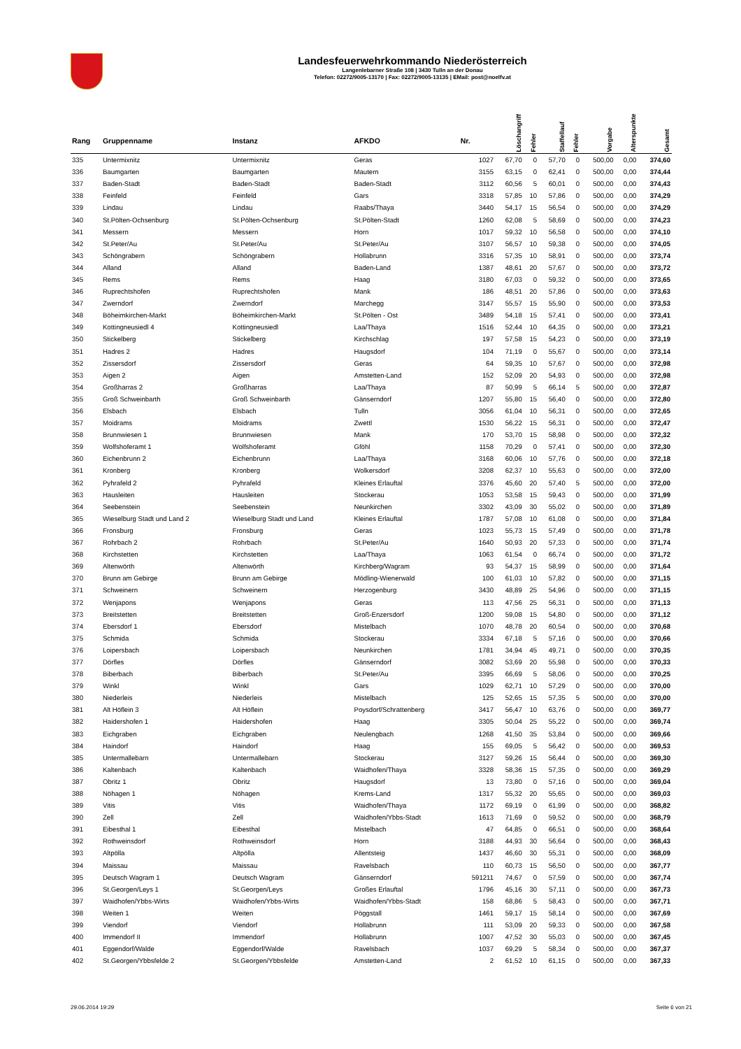Landesfeuerwehrkommando Niederösterreich
Langenlebarner Straße 108 | 3430 Tulln an der Donau
Telefon: 02272/9005-13170 | Fax: 02272/9005-13135 | EMail: post@noelfv.at
| Rang | Gruppenname | Instanz | AFKDO | Nr. | Löschangriff | Fehler | Staffellauf | Fehler | Vorgabe | Alterspunkte | Gesamt |
| --- | --- | --- | --- | --- | --- | --- | --- | --- | --- | --- | --- |
| 335 | Untermixnitz | Untermixnitz | Geras | 1027 | 67,70 | 0 | 57,70 | 0 | 500,00 | 0,00 | 374,60 |
| 336 | Baumgarten | Baumgarten | Mautern | 3155 | 63,15 | 0 | 62,41 | 0 | 500,00 | 0,00 | 374,44 |
| 337 | Baden-Stadt | Baden-Stadt | Baden-Stadt | 3112 | 60,56 | 5 | 60,01 | 0 | 500,00 | 0,00 | 374,43 |
| 338 | Feinfeld | Feinfeld | Gars | 3318 | 57,85 | 10 | 57,86 | 0 | 500,00 | 0,00 | 374,29 |
| 339 | Lindau | Lindau | Raabs/Thaya | 3440 | 54,17 | 15 | 56,54 | 0 | 500,00 | 0,00 | 374,29 |
| 340 | St.Pölten-Ochsenburg | St.Pölten-Ochsenburg | St.Pölten-Stadt | 1260 | 62,08 | 5 | 58,69 | 0 | 500,00 | 0,00 | 374,23 |
| 341 | Messern | Messern | Horn | 1017 | 59,32 | 10 | 56,58 | 0 | 500,00 | 0,00 | 374,10 |
| 342 | St.Peter/Au | St.Peter/Au | St.Peter/Au | 3107 | 56,57 | 10 | 59,38 | 0 | 500,00 | 0,00 | 374,05 |
| 343 | Schöngrabern | Schöngrabern | Hollabrunn | 3316 | 57,35 | 10 | 58,91 | 0 | 500,00 | 0,00 | 373,74 |
| 344 | Alland | Alland | Baden-Land | 1387 | 48,61 | 20 | 57,67 | 0 | 500,00 | 0,00 | 373,72 |
| 345 | Rems | Rems | Haag | 3180 | 67,03 | 0 | 59,32 | 0 | 500,00 | 0,00 | 373,65 |
| 346 | Ruprechtshofen | Ruprechtshofen | Mank | 186 | 48,51 | 20 | 57,86 | 0 | 500,00 | 0,00 | 373,63 |
| 347 | Zwerndorf | Zwerndorf | Marchegg | 3147 | 55,57 | 15 | 55,90 | 0 | 500,00 | 0,00 | 373,53 |
| 348 | Böheimkirchen-Markt | Böheimkirchen-Markt | St.Pölten - Ost | 3489 | 54,18 | 15 | 57,41 | 0 | 500,00 | 0,00 | 373,41 |
| 349 | Kottingneusiedl 4 | Kottingneusiedl | Laa/Thaya | 1516 | 52,44 | 10 | 64,35 | 0 | 500,00 | 0,00 | 373,21 |
| 350 | Stickelberg | Stickelberg | Kirchschlag | 197 | 57,58 | 15 | 54,23 | 0 | 500,00 | 0,00 | 373,19 |
| 351 | Hadres 2 | Hadres | Haugsdorf | 104 | 71,19 | 0 | 55,67 | 0 | 500,00 | 0,00 | 373,14 |
| 352 | Zissersdorf | Zissersdorf | Geras | 64 | 59,35 | 10 | 57,67 | 0 | 500,00 | 0,00 | 372,98 |
| 353 | Aigen 2 | Aigen | Amstetten-Land | 152 | 52,09 | 20 | 54,93 | 0 | 500,00 | 0,00 | 372,98 |
| 354 | Großharras 2 | Großharras | Laa/Thaya | 87 | 50,99 | 5 | 66,14 | 5 | 500,00 | 0,00 | 372,87 |
| 355 | Groß Schweinbarth | Groß Schweinbarth | Gänserndorf | 1207 | 55,80 | 15 | 56,40 | 0 | 500,00 | 0,00 | 372,80 |
| 356 | Elsbach | Elsbach | Tulln | 3056 | 61,04 | 10 | 56,31 | 0 | 500,00 | 0,00 | 372,65 |
| 357 | Moidrams | Moidrams | Zwettl | 1530 | 56,22 | 15 | 56,31 | 0 | 500,00 | 0,00 | 372,47 |
| 358 | Brunnwiesen 1 | Brunnwiesen | Mank | 170 | 53,70 | 15 | 58,98 | 0 | 500,00 | 0,00 | 372,32 |
| 359 | Wolfshoferamt 1 | Wolfshoferamt | Gföhl | 1158 | 70,29 | 0 | 57,41 | 0 | 500,00 | 0,00 | 372,30 |
| 360 | Eichenbrunn 2 | Eichenbrunn | Laa/Thaya | 3168 | 60,06 | 10 | 57,76 | 0 | 500,00 | 0,00 | 372,18 |
| 361 | Kronberg | Kronberg | Wolkersdorf | 3208 | 62,37 | 10 | 55,63 | 0 | 500,00 | 0,00 | 372,00 |
| 362 | Pyhrafeld 2 | Pyhrafeld | Kleines Erlauftal | 3376 | 45,60 | 20 | 57,40 | 5 | 500,00 | 0,00 | 372,00 |
| 363 | Hausleiten | Hausleiten | Stockerau | 1053 | 53,58 | 15 | 59,43 | 0 | 500,00 | 0,00 | 371,99 |
| 364 | Seebenstein | Seebenstein | Neunkirchen | 3302 | 43,09 | 30 | 55,02 | 0 | 500,00 | 0,00 | 371,89 |
| 365 | Wieselburg Stadt und Land 2 | Wieselburg Stadt und Land | Kleines Erlauftal | 1787 | 57,08 | 10 | 61,08 | 0 | 500,00 | 0,00 | 371,84 |
| 366 | Fronsburg | Fronsburg | Geras | 1023 | 55,73 | 15 | 57,49 | 0 | 500,00 | 0,00 | 371,78 |
| 367 | Rohrbach 2 | Rohrbach | St.Peter/Au | 1640 | 50,93 | 20 | 57,33 | 0 | 500,00 | 0,00 | 371,74 |
| 368 | Kirchstetten | Kirchstetten | Laa/Thaya | 1063 | 61,54 | 0 | 66,74 | 0 | 500,00 | 0,00 | 371,72 |
| 369 | Altenwörth | Altenwörth | Kirchberg/Wagram | 93 | 54,37 | 15 | 58,99 | 0 | 500,00 | 0,00 | 371,64 |
| 370 | Brunn am Gebirge | Brunn am Gebirge | Mödling-Wienerwald | 100 | 61,03 | 10 | 57,82 | 0 | 500,00 | 0,00 | 371,15 |
| 371 | Schweinern | Schweinern | Herzogenburg | 3430 | 48,89 | 25 | 54,96 | 0 | 500,00 | 0,00 | 371,15 |
| 372 | Wenjapons | Wenjapons | Geras | 113 | 47,56 | 25 | 56,31 | 0 | 500,00 | 0,00 | 371,13 |
| 373 | Breitstetten | Breitstetten | Groß-Enzersdorf | 1200 | 59,08 | 15 | 54,80 | 0 | 500,00 | 0,00 | 371,12 |
| 374 | Ebersdorf 1 | Ebersdorf | Mistelbach | 1070 | 48,78 | 20 | 60,54 | 0 | 500,00 | 0,00 | 370,68 |
| 375 | Schmida | Schmida | Stockerau | 3334 | 67,18 | 5 | 57,16 | 0 | 500,00 | 0,00 | 370,66 |
| 376 | Loipersbach | Loipersbach | Neunkirchen | 1781 | 34,94 | 45 | 49,71 | 0 | 500,00 | 0,00 | 370,35 |
| 377 | Dörfles | Dörfles | Gänserndorf | 3082 | 53,69 | 20 | 55,98 | 0 | 500,00 | 0,00 | 370,33 |
| 378 | Biberbach | Biberbach | St.Peter/Au | 3395 | 66,69 | 5 | 58,06 | 0 | 500,00 | 0,00 | 370,25 |
| 379 | Winkl | Winkl | Gars | 1029 | 62,71 | 10 | 57,29 | 0 | 500,00 | 0,00 | 370,00 |
| 380 | Niederleis | Niederleis | Mistelbach | 125 | 52,65 | 15 | 57,35 | 5 | 500,00 | 0,00 | 370,00 |
| 381 | Alt Höflein 3 | Alt Höflein | Poysdorf/Schrattenberg | 3417 | 56,47 | 10 | 63,76 | 0 | 500,00 | 0,00 | 369,77 |
| 382 | Haidershofen 1 | Haidershofen | Haag | 3305 | 50,04 | 25 | 55,22 | 0 | 500,00 | 0,00 | 369,74 |
| 383 | Eichgraben | Eichgraben | Neulengbach | 1268 | 41,50 | 35 | 53,84 | 0 | 500,00 | 0,00 | 369,66 |
| 384 | Haindorf | Haindorf | Haag | 155 | 69,05 | 5 | 56,42 | 0 | 500,00 | 0,00 | 369,53 |
| 385 | Untermallebarn | Untermallebarn | Stockerau | 3127 | 59,26 | 15 | 56,44 | 0 | 500,00 | 0,00 | 369,30 |
| 386 | Kaltenbach | Kaltenbach | Waidhofen/Thaya | 3328 | 58,36 | 15 | 57,35 | 0 | 500,00 | 0,00 | 369,29 |
| 387 | Obritz 1 | Obritz | Haugsdorf | 13 | 73,80 | 0 | 57,16 | 0 | 500,00 | 0,00 | 369,04 |
| 388 | Nöhagen 1 | Nöhagen | Krems-Land | 1317 | 55,32 | 20 | 55,65 | 0 | 500,00 | 0,00 | 369,03 |
| 389 | Vitis | Vitis | Waidhofen/Thaya | 1172 | 69,19 | 0 | 61,99 | 0 | 500,00 | 0,00 | 368,82 |
| 390 | Zell | Zell | Waidhofen/Ybbs-Stadt | 1613 | 71,69 | 0 | 59,52 | 0 | 500,00 | 0,00 | 368,79 |
| 391 | Eibesthal 1 | Eibesthal | Mistelbach | 47 | 64,85 | 0 | 66,51 | 0 | 500,00 | 0,00 | 368,64 |
| 392 | Rothweinsdorf | Rothweinsdorf | Horn | 3188 | 44,93 | 30 | 56,64 | 0 | 500,00 | 0,00 | 368,43 |
| 393 | Altpölla | Altpölla | Allentsteig | 1437 | 46,60 | 30 | 55,31 | 0 | 500,00 | 0,00 | 368,09 |
| 394 | Maissau | Maissau | Ravelsbach | 110 | 60,73 | 15 | 56,50 | 0 | 500,00 | 0,00 | 367,77 |
| 395 | Deutsch Wagram 1 | Deutsch Wagram | Gänserndorf | 591211 | 74,67 | 0 | 57,59 | 0 | 500,00 | 0,00 | 367,74 |
| 396 | St.Georgen/Leys 1 | St.Georgen/Leys | Großes Erlauftal | 1796 | 45,16 | 30 | 57,11 | 0 | 500,00 | 0,00 | 367,73 |
| 397 | Waidhofen/Ybbs-Wirts | Waidhofen/Ybbs-Wirts | Waidhofen/Ybbs-Stadt | 158 | 68,86 | 5 | 58,43 | 0 | 500,00 | 0,00 | 367,71 |
| 398 | Weiten 1 | Weiten | Pöggstall | 1461 | 59,17 | 15 | 58,14 | 0 | 500,00 | 0,00 | 367,69 |
| 399 | Viendorf | Viendorf | Hollabrunn | 111 | 53,09 | 20 | 59,33 | 0 | 500,00 | 0,00 | 367,58 |
| 400 | Immendorf II | Immendorf | Hollabrunn | 1007 | 47,52 | 30 | 55,03 | 0 | 500,00 | 0,00 | 367,45 |
| 401 | Eggendorf/Walde | Eggendorf/Walde | Ravelsbach | 1037 | 69,29 | 5 | 58,34 | 0 | 500,00 | 0,00 | 367,37 |
| 402 | St.Georgen/Ybbsfelde 2 | St.Georgen/Ybbsfelde | Amstetten-Land | 2 | 61,52 | 10 | 61,15 | 0 | 500,00 | 0,00 | 367,33 |
29.06.2014 19:29 Seite 6 von 21